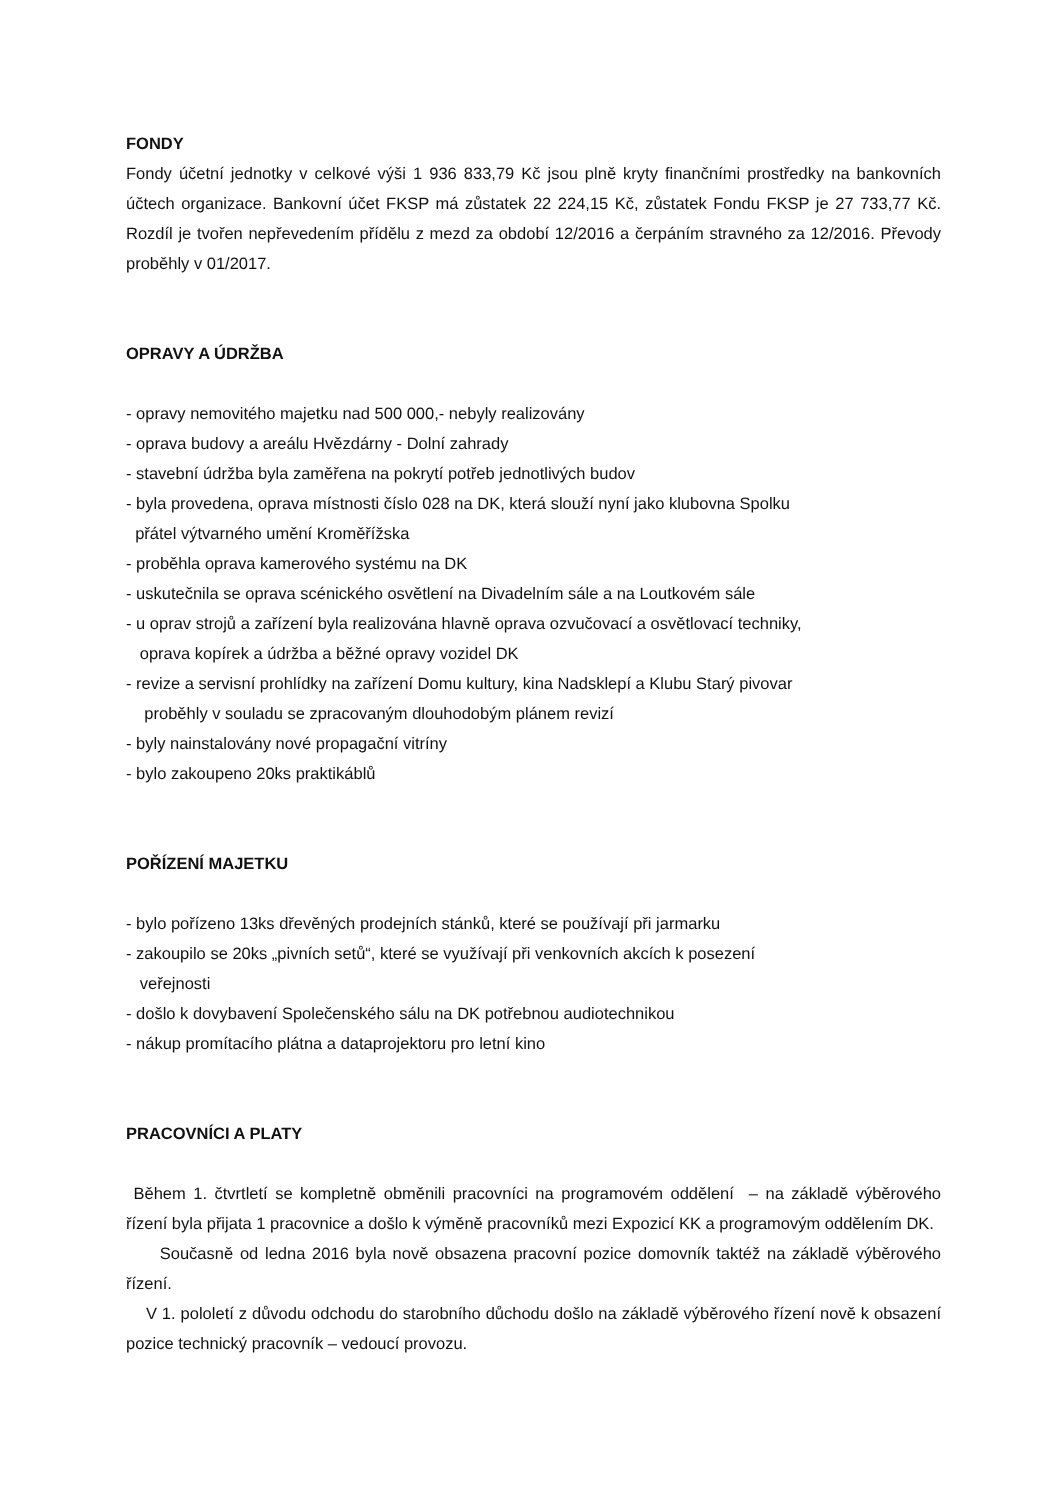FONDY
Fondy účetní jednotky v celkové výši 1 936 833,79 Kč jsou plně kryty finančními prostředky na bankovních účtech organizace. Bankovní účet FKSP má zůstatek 22 224,15 Kč, zůstatek Fondu FKSP je 27 733,77 Kč. Rozdíl je tvořen nepřevedením přídělu z mezd za období 12/2016 a čerpáním stravného za 12/2016. Převody proběhly v 01/2017.
OPRAVY A ÚDRŽBA
- opravy nemovitého majetku nad 500 000,- nebyly realizovány
- oprava budovy a areálu Hvězdárny - Dolní zahrady
- stavební údržba byla zaměřena na pokrytí potřeb jednotlivých budov
- byla provedena, oprava místnosti číslo 028 na DK, která slouží nyní jako klubovna Spolku
přátel výtvarného umění Kroměřížska
- proběhla oprava kamerového systému na DK
- uskutečnila se oprava scénického osvětlení na Divadelním sále a na Loutkovém sále
- u oprav strojů a zařízení byla realizována hlavně oprava ozvučovací a osvětlovací techniky,
oprava kopírek a údržba a běžné opravy vozidel DK
- revize a servisní prohlídky na zařízení Domu kultury, kina Nadsklepí a Klubu Starý pivovar
proběhly v souladu se zpracovaným dlouhodobým plánem revizí
- byly nainstalovány nové propagační vitríny
- bylo zakoupeno 20ks praktikáblů
POŘÍZENÍ MAJETKU
- bylo pořízeno 13ks dřevěných prodejních stánků, které se používají při jarmarku
- zakoupilo se 20ks „pivních setů“, které se využívají při venkovních akcích k posezení
veřejnosti
- došlo k dovybavení Společenského sálu na DK potřebnou audiotechnikou
- nákup promítacího plátna a dataprojektoru pro letní kino
PRACOVNÍCI A PLATY
Během 1. čtvrtletí se kompletně obměnili pracovníci na programovém oddělení – na základě výběrového řízení byla přijata 1 pracovnice a došlo k výměně pracovníků mezi Expozicí KK a programovým oddělením DK.
Současně od ledna 2016 byla nově obsazena pracovní pozice domovník taktéž na základě výběrového řízení.
V 1. pololetí z důvodu odchodu do starobního důchodu došlo na základě výběrového řízení nově k obsazení pozice technický pracovník – vedoucí provozu.